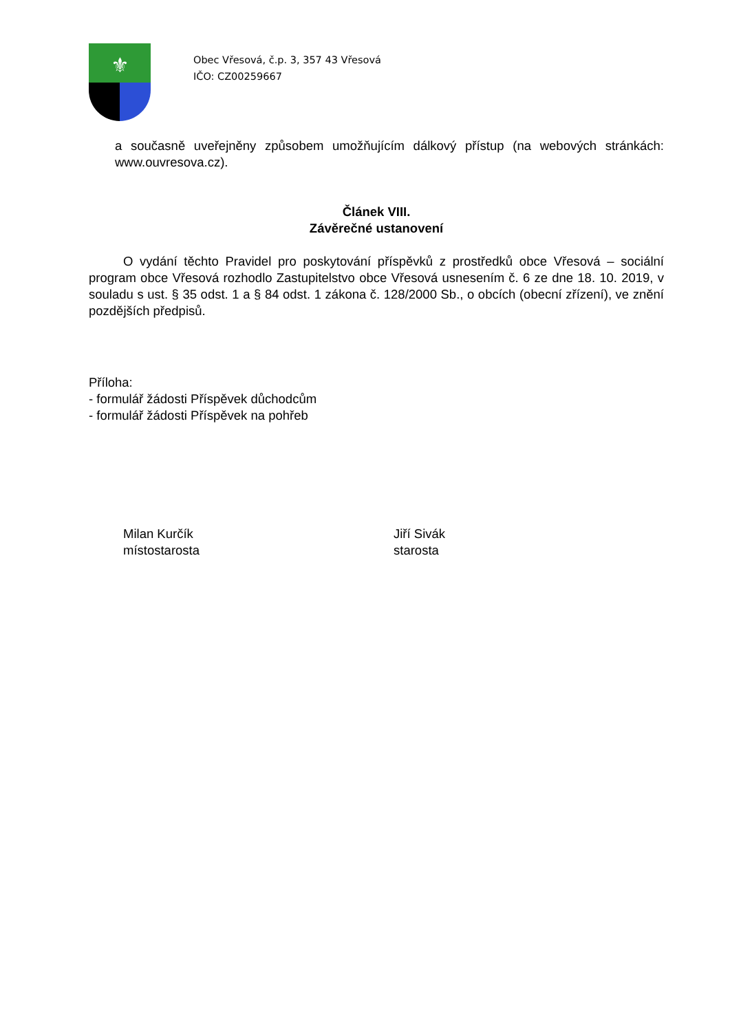⚜
Obec Vřesová, č.p. 3, 357 43 Vřesová
IČO: CZ00259667
a současně uveřejněny způsobem umožňujícím dálkový přístup (na webových stránkách: www.ouvresova.cz).
Článek VIII.
Závěrečné ustanovení
O vydání těchto Pravidel pro poskytování příspěvků z prostředků obce Vřesová – sociální program obce Vřesová rozhodlo Zastupitelstvo obce Vřesová usnesením č. 6 ze dne 18. 10. 2019, v souladu s ust. § 35 odst. 1 a § 84 odst. 1 zákona č. 128/2000 Sb., o obcích (obecní zřízení), ve znění pozdějších předpisů.
Příloha:
- formulář žádosti Příspěvek důchodcům
- formulář žádosti Příspěvek na pohřeb
Milan Kurčík
místostarosta
Jiří Sivák
starosta